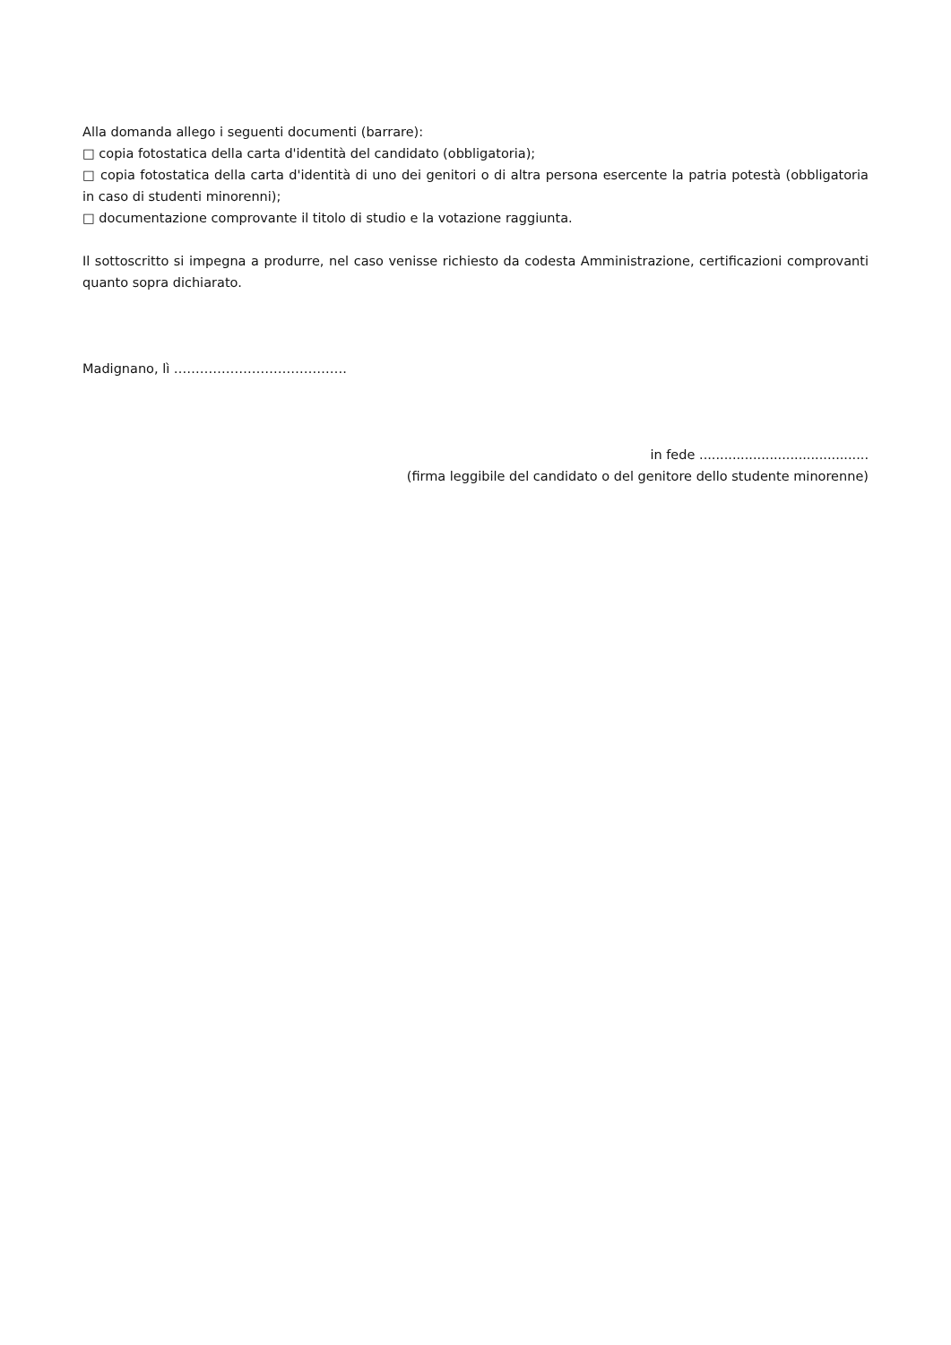Alla domanda allego i seguenti documenti (barrare):
□ copia fotostatica della carta d'identità del candidato (obbligatoria);
□ copia fotostatica della carta d'identità di uno dei genitori o di altra persona esercente la patria potestà (obbligatoria in caso di studenti minorenni);
□ documentazione comprovante il titolo di studio e la votazione raggiunta.
Il sottoscritto si impegna a produrre, nel caso venisse richiesto da codesta Amministrazione, certificazioni comprovanti quanto sopra dichiarato.
Madignano, lì ………………………………….
in fede .........................................
(firma leggibile del candidato o del genitore dello studente minorenne)